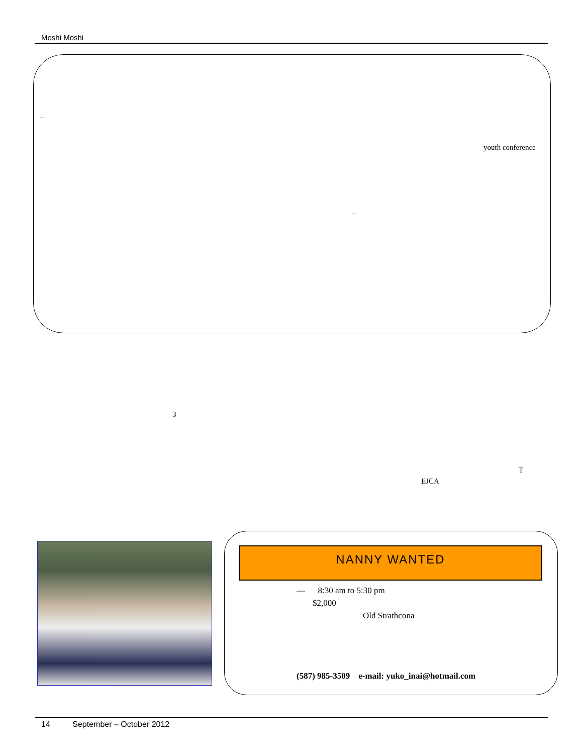Moshi Moshi
–
youth conference
–
3
T
EJCA
NANNY WANTED
— 8:30 am to 5:30 pm
$2,000
Old Strathcona
(587) 985-3509 e-mail: yuko_inai@hotmail.com
14 September – October 2012